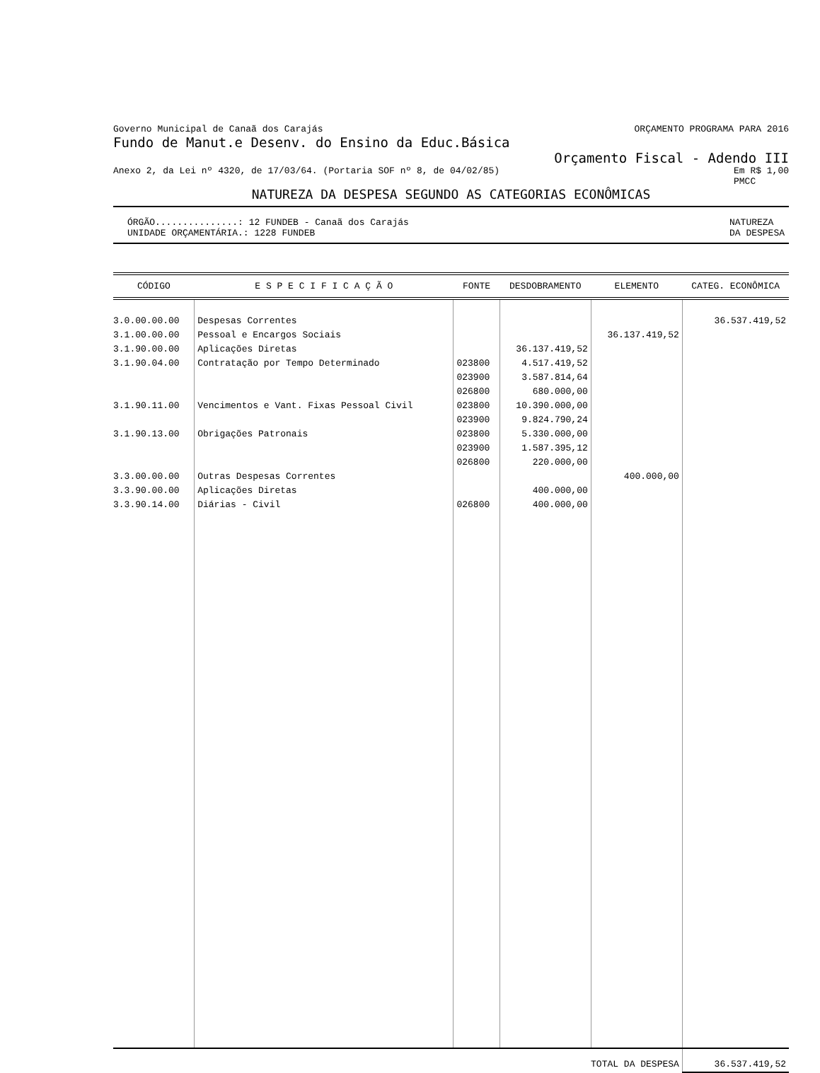Governo Municipal de Canaã dos Carajás ORÇAMENTO PROGRAMA PARA 2016
Fundo de Manut.e Desenv. do Ensino da Educ.Básica
Orçamento Fiscal - Adendo III
Anexo 2, da Lei nº 4320, de 17/03/64. (Portaria SOF nº 8, de 04/02/85) Em R$ 1,00
PMCC
NATUREZA DA DESPESA SEGUNDO AS CATEGORIAS ECONÔMICAS
ÓRGÃO...............: 12 FUNDEB - Canaã dos Carajás
UNIDADE ORÇAMENTÁRIA.: 1228 FUNDEB NATUREZA
DA DESPESA
| CÓDIGO | E S P E C I F I C A Ç Ã O | FONTE | DESDOBRAMENTO | ELEMENTO | CATEG. ECONÔMICA |
| --- | --- | --- | --- | --- | --- |
| 3.0.00.00.00 3.1.00.00.00 3.1.90.00.00 3.1.90.04.00 3.1.90.11.00 3.1.90.13.00 3.3.00.00.00 3.3.90.00.00 3.3.90.14.00 | Despesas Correntes Pessoal e Encargos Sociais Aplicações Diretas Contratação por Tempo Determinado Vencimentos e Vant. Fixas Pessoal Civil Obrigações Patronais Outras Despesas Correntes Aplicações Diretas Diárias - Civil | 023800 023900 026800 023800 023900 023800 023900 026800 026800 | 36.137.419,52 4.517.419,52 3.587.814,64 680.000,00 10.390.000,00 9.824.790,24 5.330.000,00 1.587.395,12 220.000,00 400.000,00 400.000,00 | 36.137.419,52 400.000,00 | 36.537.419,52 |
| TOTAL DA DESPESA | | | | | 36.537.419,52 |